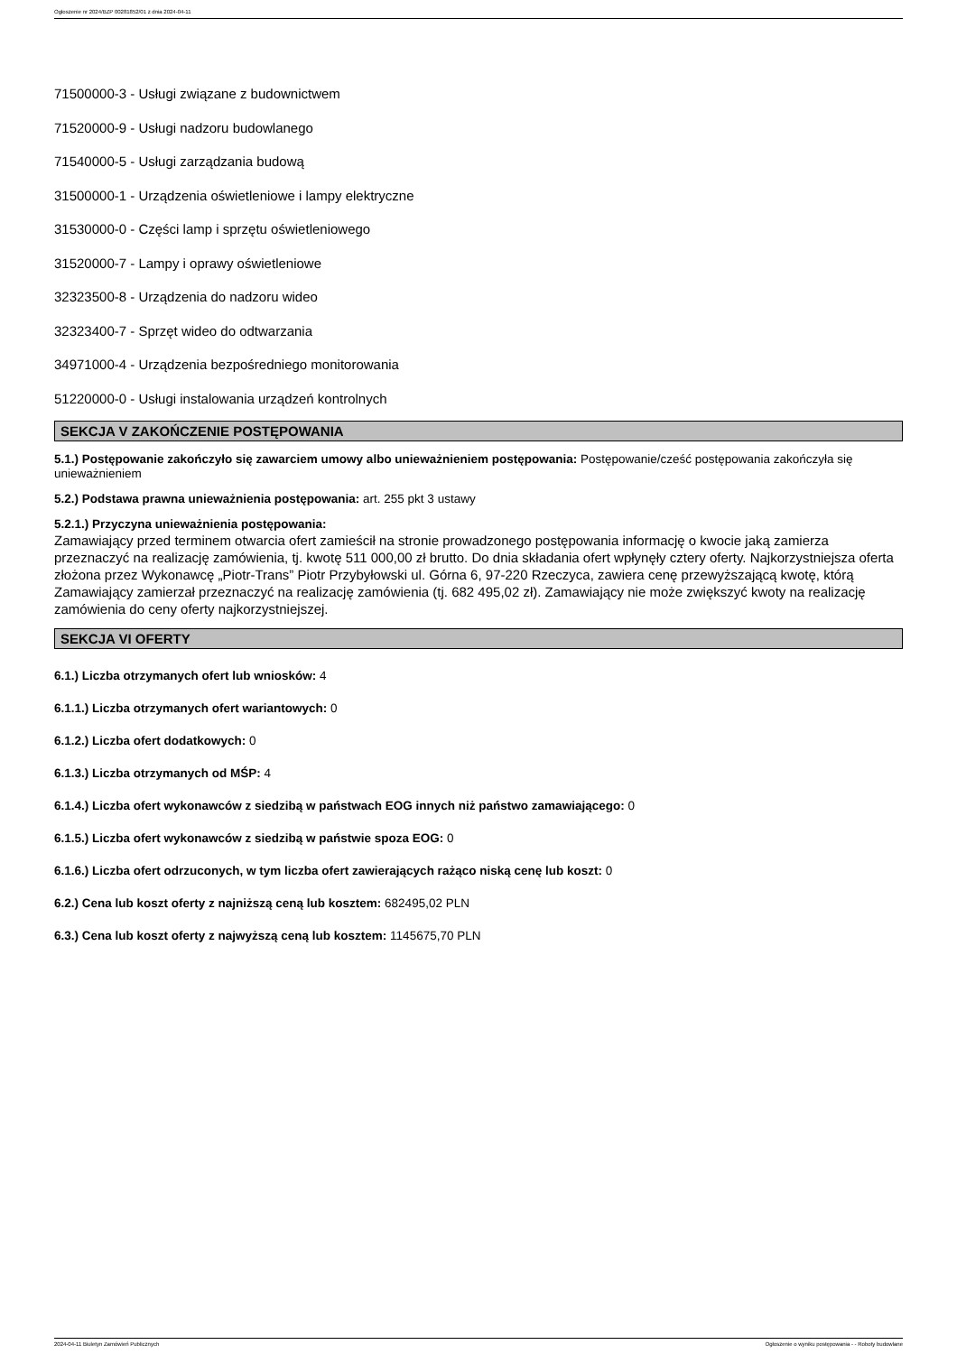Ogłoszenie nr 2024/BZP 00281852/01 z dnia 2024-04-11
71500000-3 - Usługi związane z budownictwem
71520000-9 - Usługi nadzoru budowlanego
71540000-5 - Usługi zarządzania budową
31500000-1 - Urządzenia oświetleniowe i lampy elektryczne
31530000-0 - Części lamp i sprzętu oświetleniowego
31520000-7 - Lampy i oprawy oświetleniowe
32323500-8 - Urządzenia do nadzoru wideo
32323400-7 - Sprzęt wideo do odtwarzania
34971000-4 - Urządzenia bezpośredniego monitorowania
51220000-0 - Usługi instalowania urządzeń kontrolnych
SEKCJA V ZAKOŃCZENIE POSTĘPOWANIA
5.1.) Postępowanie zakończyło się zawarciem umowy albo unieważnieniem postępowania: Postępowanie/cześć postępowania zakończyła się unieważnieniem
5.2.) Podstawa prawna unieważnienia postępowania: art. 255 pkt 3 ustawy
5.2.1.) Przyczyna unieważnienia postępowania:
Zamawiający przed terminem otwarcia ofert zamieścił na stronie prowadzonego postępowania informację o kwocie jaką zamierza przeznaczyć na realizację zamówienia, tj. kwotę 511 000,00 zł brutto. Do dnia składania ofert wpłynęły cztery oferty. Najkorzystniejsza oferta złożona przez Wykonawcę „Piotr-Trans” Piotr Przybyłowski ul. Górna 6, 97-220 Rzeczyca, zawiera cenę przewyższającą kwotę, którą Zamawiający zamierzał przeznaczyć na realizację zamówienia (tj. 682 495,02 zł). Zamawiający nie może zwiększyć kwoty na realizację zamówienia do ceny oferty najkorzystniejszej.
SEKCJA VI OFERTY
6.1.) Liczba otrzymanych ofert lub wniosków: 4
6.1.1.) Liczba otrzymanych ofert wariantowych: 0
6.1.2.) Liczba ofert dodatkowych: 0
6.1.3.) Liczba otrzymanych od MŚP: 4
6.1.4.) Liczba ofert wykonawców z siedzibą w państwach EOG innych niż państwo zamawiającego: 0
6.1.5.) Liczba ofert wykonawców z siedzibą w państwie spoza EOG: 0
6.1.6.) Liczba ofert odrzuconych, w tym liczba ofert zawierających rażąco niską cenę lub koszt: 0
6.2.) Cena lub koszt oferty z najniższą ceną lub kosztem: 682495,02 PLN
6.3.) Cena lub koszt oferty z najwyższą ceną lub kosztem: 1145675,70 PLN
2024-04-11 Biuletyn Zamówień Publicznych Ogłoszenie o wyniku postępowania - - Roboty budowlane